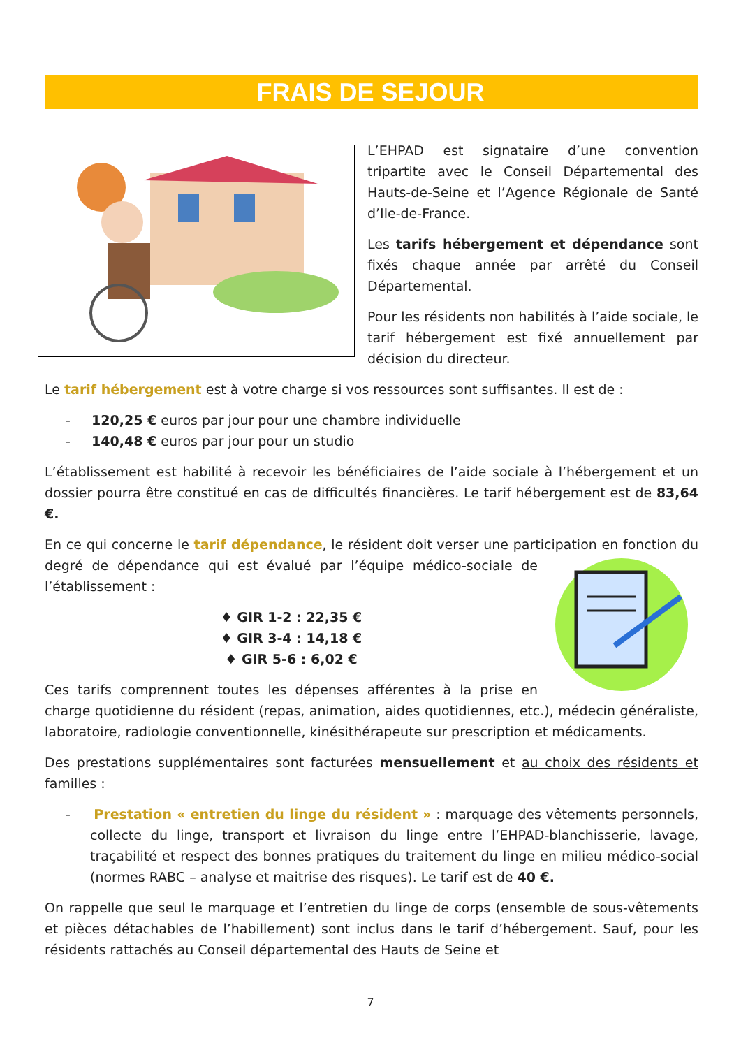FRAIS DE SEJOUR
L’EHPAD est signataire d’une convention tripartite avec le Conseil Départemental des Hauts-de-Seine et l’Agence Régionale de Santé d’Ile-de-France.
Les tarifs hébergement et dépendance sont fixés chaque année par arrêté du Conseil Départemental.
Pour les résidents non habilités à l’aide sociale, le tarif hébergement est fixé annuellement par décision du directeur.
Le tarif hébergement est à votre charge si vos ressources sont suffisantes. Il est de :
- 120,25 € euros par jour pour une chambre individuelle
- 140,48 € euros par jour pour un studio
L’établissement est habilité à recevoir les bénéficiaires de l’aide sociale à l’hébergement et un dossier pourra être constitué en cas de difficultés financières. Le tarif hébergement est de 83,64 €.
En ce qui concerne le tarif dépendance, le résident doit verser une participation en fonction du degré de dépendance qui est évalué par l’équipe médico-sociale de l’établissement :
♦ GIR 1-2 : 22,35 €
♦ GIR 3-4 : 14,18 €
♦ GIR 5-6 : 6,02 €
Ces tarifs comprennent toutes les dépenses afférentes à la prise en charge quotidienne du résident (repas, animation, aides quotidiennes, etc.), médecin généraliste, laboratoire, radiologie conventionnelle, kinésithérapeute sur prescription et médicaments.
Des prestations supplémentaires sont facturées mensuellement et au choix des résidents et familles :
- Prestation « entretien du linge du résident » : marquage des vêtements personnels, collecte du linge, transport et livraison du linge entre l’EHPAD-blanchisserie, lavage, traçabilité et respect des bonnes pratiques du traitement du linge en milieu médico-social (normes RABC – analyse et maitrise des risques). Le tarif est de 40 €.
On rappelle que seul le marquage et l’entretien du linge de corps (ensemble de sous-vêtements et pièces détachables de l’habillement) sont inclus dans le tarif d’hébergement. Sauf, pour les résidents rattachés au Conseil départemental des Hauts de Seine et
7